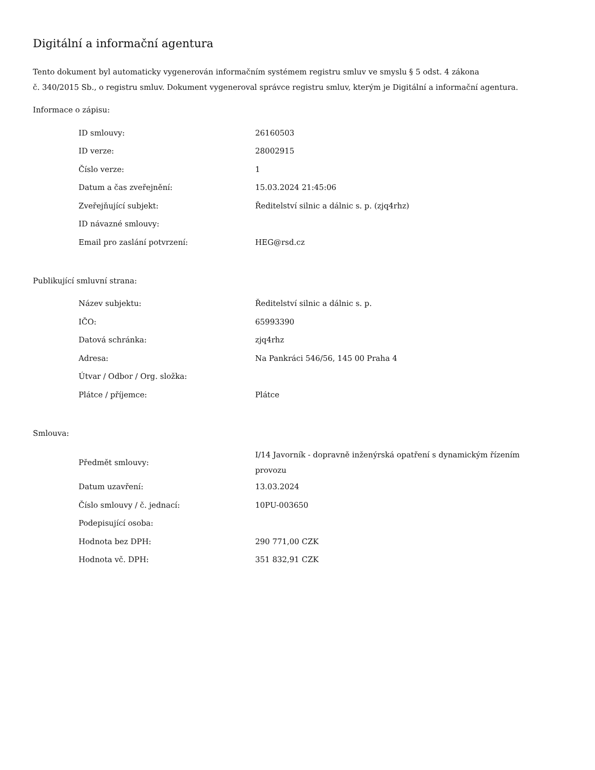Digitální a informační agentura
Tento dokument byl automaticky vygenerován informačním systémem registru smluv ve smyslu § 5 odst. 4 zákona
č. 340/2015 Sb., o registru smluv. Dokument vygeneroval správce registru smluv, kterým je Digitální a informační agentura.
Informace o zápisu:
| ID smlouvy: | 26160503 |
| ID verze: | 28002915 |
| Číslo verze: | 1 |
| Datum a čas zveřejnění: | 15.03.2024 21:45:06 |
| Zveřejňující subjekt: | Ředitelství silnic a dálnic s. p. (zjq4rhz) |
| ID návazné smlouvy: | |
| Email pro zaslání potvrzení: | HEG@rsd.cz |
Publikující smluvní strana:
| Název subjektu: | Ředitelství silnic a dálnic s. p. |
| IČO: | 65993390 |
| Datová schránka: | zjq4rhz |
| Adresa: | Na Pankráci 546/56, 145 00 Praha 4 |
| Útvar / Odbor / Org. složka: | |
| Plátce / příjemce: | Plátce |
Smlouva:
| Předmět smlouvy: | I/14 Javorník - dopravně inženýrská opatření s dynamickým řízením provozu |
| Datum uzavření: | 13.03.2024 |
| Číslo smlouvy / č. jednací: | 10PU-003650 |
| Podepisující osoba: | |
| Hodnota bez DPH: | 290 771,00 CZK |
| Hodnota vč. DPH: | 351 832,91 CZK |